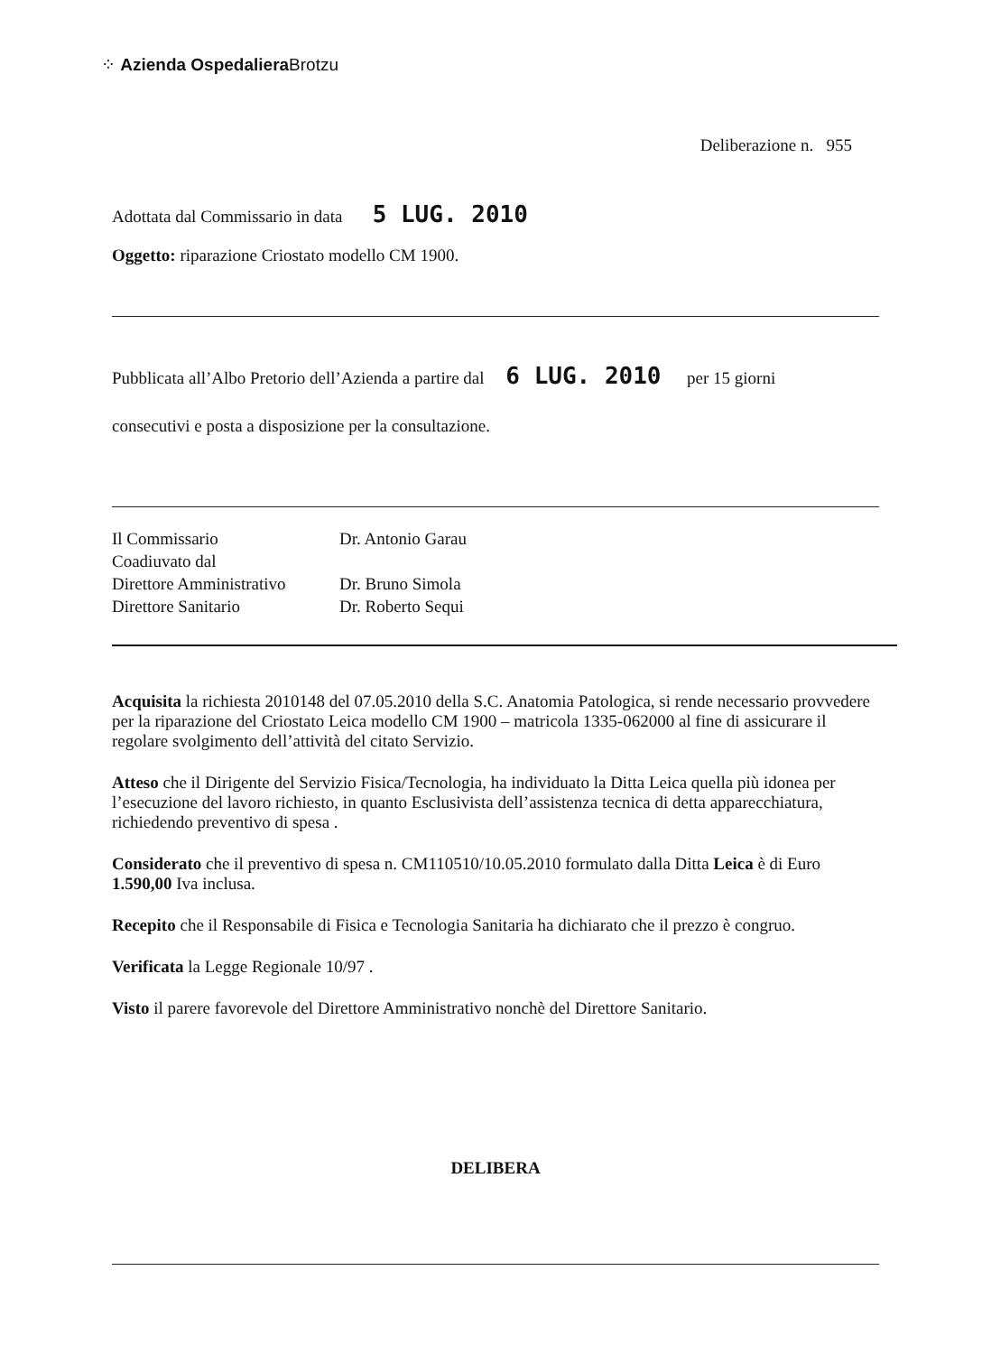⁘ Azienda Ospedaliera Brotzu
Deliberazione n. 955
Adottata dal Commissario in data 5 LUG. 2010
Oggetto: riparazione Criostato modello CM 1900.
Pubblicata all’Albo Pretorio dell’Azienda a partire dal 6 LUG. 2010 per 15 giorni
consecutivi e posta a disposizione per la consultazione.
Il Commissario
Dr. Antonio Garau
Coadiuvato dal
Direttore Amministrativo
Dr. Bruno Simola
Direttore Sanitario
Dr. Roberto Sequi
Acquisita la richiesta 2010148 del 07.05.2010 della S.C. Anatomia Patologica, si rende necessario provvedere per la riparazione del Criostato Leica modello CM 1900 – matricola 1335-062000 al fine di assicurare il regolare svolgimento dell’attività del citato Servizio.
Atteso che il Dirigente del Servizio Fisica/Tecnologia, ha individuato la Ditta Leica quella più idonea per l’esecuzione del lavoro richiesto, in quanto Esclusivista dell’assistenza tecnica di detta apparecchiatura, richiedendo preventivo di spesa .
Considerato che il preventivo di spesa n. CM110510/10.05.2010 formulato dalla Ditta Leica è di Euro 1.590,00 Iva inclusa.
Recepito che il Responsabile di Fisica e Tecnologia Sanitaria ha dichiarato che il prezzo è congruo.
Verificata la Legge Regionale 10/97 .
Visto il parere favorevole del Direttore Amministrativo nonchè del Direttore Sanitario.
DELIBERA